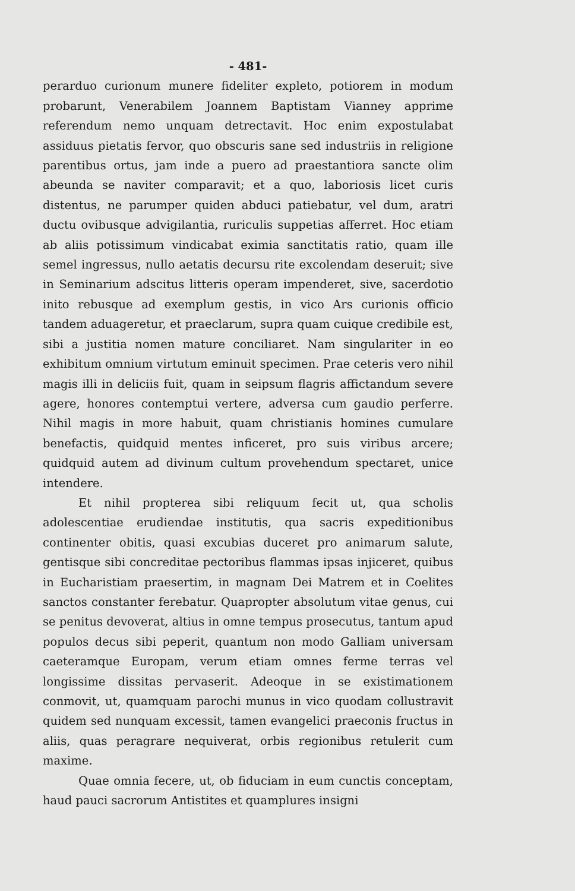- 481-
perarduo curionum munere fideliter expleto, potiorem in modum probarunt, Venerabilem Joannem Baptistam Vianney apprime referendum nemo unquam detrectavit. Hoc enim expostulabat assiduus pietatis fervor, quo obscuris sane sed industriis in religione parentibus ortus, jam inde a puero ad praestantiora sancte olim abeunda se naviter comparavit; et a quo, laboriosis licet curis distentus, ne parumper quiden abduci patiebatur, vel dum, aratri ductu ovibusque advigilantia, ruriculis suppetias afferret. Hoc etiam ab aliis potissimum vindicabat eximia sanctitatis ratio, quam ille semel ingressus, nullo aetatis decursu rite excolendam deseruit; sive in Seminarium adscitus litteris operam impenderet, sive, sacerdotio inito rebusque ad exemplum gestis, in vico Ars curionis officio tandem aduageretur, et praeclarum, supra quam cuique credibile est, sibi a justitia nomen mature conciliaret. Nam singulariter in eo exhibitum omnium virtutum eminuit specimen. Prae ceteris vero nihil magis illi in deliciis fuit, quam in seipsum flagris affictandum severe agere, honores contemptui vertere, adversa cum gaudio perferre. Nihil magis in more habuit, quam christianis homines cumulare benefactis, quidquid mentes inficeret, pro suis viribus arcere; quidquid autem ad divinum cultum provehendum spectaret, unice intendere.
Et nihil propterea sibi reliquum fecit ut, qua scholis adolescentiae erudiendae institutis, qua sacris expeditionibus continenter obitis, quasi excubias duceret pro animarum salute, gentisque sibi concreditae pectoribus flammas ipsas injiceret, quibus in Eucharistiam praesertim, in magnam Dei Matrem et in Coelites sanctos constanter ferebatur. Quapropter absolutum vitae genus, cui se penitus devoverat, altius in omne tempus prosecutus, tantum apud populos decus sibi peperit, quantum non modo Galliam universam caeteramque Europam, verum etiam omnes ferme terras vel longissime dissitas pervaserit. Adeoque in se existimationem conmovit, ut, quamquam parochi munus in vico quodam collustravit quidem sed nunquam excessit, tamen evangelici praeconis fructus in aliis, quas peragrare nequiverat, orbis regionibus retulerit cum maxime.
Quae omnia fecere, ut, ob fiduciam in eum cunctis conceptam, haud pauci sacrorum Antistites et quamplures insigni